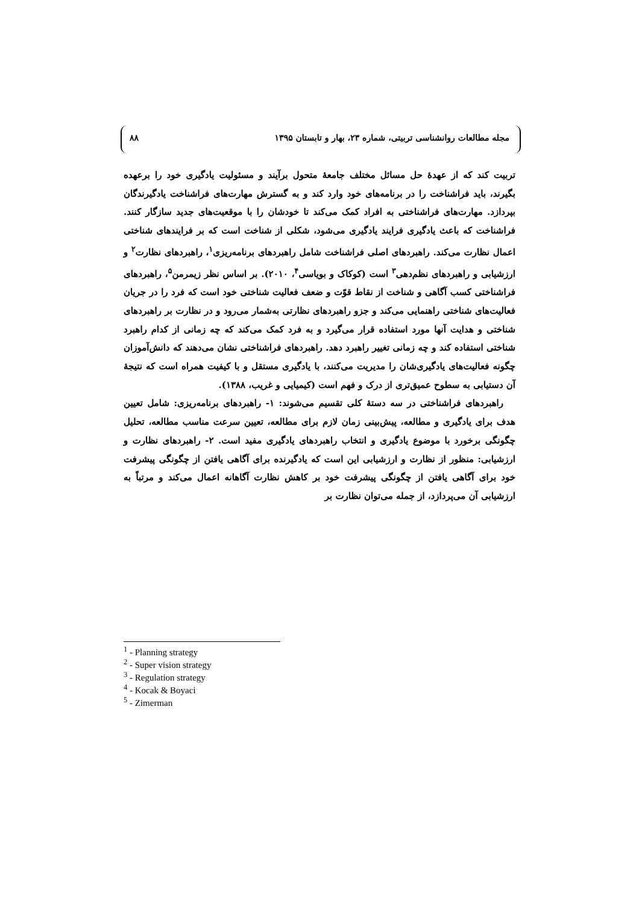مجله مطالعات روانشناسی تربیتی، شماره ۲۳، بهار و تابستان ۱۳۹۵ ۸۸
تربیت کند که از عهدهٔ حل مسائل مختلف جامعهٔ متحول برآیند و مسئولیت یادگیری خود را برعهده بگیرند، باید فراشناخت را در برنامه‌های خود وارد کند و به گسترش مهارت‌های فراشناخت یادگیرندگان بپردازد. مهارت‌های فراشناختی به افراد کمک می‌کند تا خودشان را با موقعیت‌های جدید سازگار کنند. فراشناخت که باعث یادگیری فرایند یادگیری می‌شود، شکلی از شناخت است که بر فرایندهای شناختی اعمال نظارت می‌کند. راهبردهای اصلی فراشناخت شامل راهبردهای برنامه‌ریزی<sup>۱</sup>، راهبردهای نظارت<sup>۲</sup> و ارزشیابی و راهبردهای نظم‌دهی<sup>۳</sup> است (کوکاک و بویاسی<sup>۴</sup>، ۲۰۱۰). بر اساس نظر زیمرمن<sup>۵</sup>، راهبردهای فراشناختی کسب آگاهی و شناخت از نقاط قوّت و ضعف فعالیت شناختی خود است که فرد را در جریان فعالیت‌های شناختی راهنمایی می‌کند و جزو راهبردهای نظارتی به‌شمار می‌رود و در نظارت بر راهبردهای شناختی و هدایت آنها مورد استفاده قرار می‌گیرد و به فرد کمک می‌کند که چه زمانی از کدام راهبرد شناختی استفاده کند و چه زمانی تغییر راهبرد دهد. راهبردهای فراشناختی نشان می‌دهند که دانش‌آموزان چگونه فعالیت‌های یادگیری‌شان را مدیریت می‌کنند، با یادگیری مستقل و با کیفیت همراه است که نتیجهٔ آن دستیابی به سطوح عمیق‌تری از درک و فهم است (کیمیایی و غریب، ۱۳۸۸).
راهبردهای فراشناختی در سه دستهٔ کلی تقسیم می‌شوند: ۱- راهبردهای برنامه‌ریزی: شامل تعیین هدف برای یادگیری و مطالعه، پیش‌بینی زمان لازم برای مطالعه، تعیین سرعت مناسب مطالعه، تحلیل چگونگی برخورد با موضوع یادگیری و انتخاب راهبردهای یادگیری مفید است. ۲- راهبردهای نظارت و ارزشیابی: منظور از نظارت و ارزشیابی این است که یادگیرنده برای آگاهی یافتن از چگونگی پیشرفت خود برای آگاهی یافتن از چگونگی پیشرفت خود بر کاهش نظارت آگاهانه اعمال می‌کند و مرتباً به ارزشیابی آن می‌پردازد، از جمله می‌توان نظارت بر
<sup>1</sup> - Planning strategy
<sup>2</sup> - Super vision strategy
<sup>3</sup> - Regulation strategy
<sup>4</sup> - Kocak & Boyaci
<sup>5</sup> - Zimerman